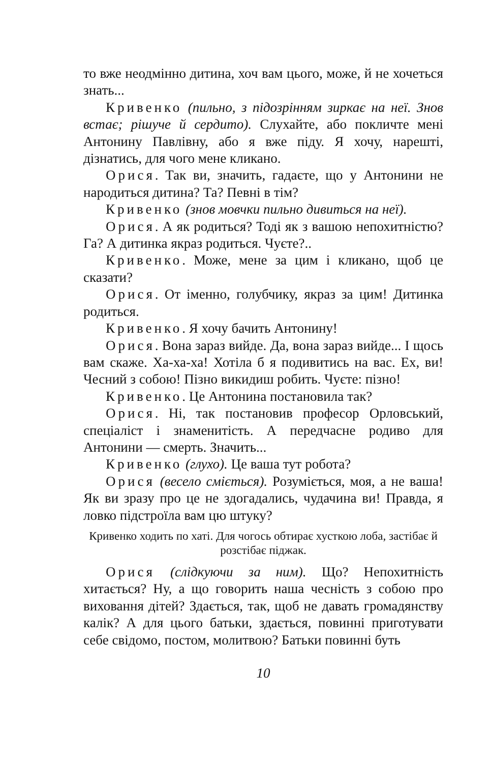то вже неодмінно дитина, хоч вам цього, може, й не хочеться знать...
Кривенко (пильно, з підозрінням зиркає на неї. Знов встає; рішуче й сердито). Слухайте, або покличте мені Антонину Павлівну, або я вже піду. Я хочу, нарешті, дізнатись, для чого мене кликано.
Орися. Так ви, значить, гадаєте, що у Антонини не народиться дитина? Та? Певні в тім?
Кривенко (знов мовчки пильно дивиться на неї).
Орися. А як родиться? Тоді як з вашою непохитністю? Га? А дитинка якраз родиться. Чуєте?..
Кривенко. Може, мене за цим і кликано, щоб це сказати?
Орися. От іменно, голубчику, якраз за цим! Дитинка родиться.
Кривенко. Я хочу бачить Антонину!
Орися. Вона зараз вийде. Да, вона зараз вийде... І щось вам скаже. Ха-ха-ха! Хотіла б я подивитись на вас. Ех, ви! Чесний з собою! Пізно викидиш робить. Чуєте: пізно!
Кривенко. Це Антонина постановила так?
Орися. Ні, так постановив професор Орловський, спеціаліст і знаменитість. А передчасне родиво для Антонини — смерть. Значить...
Кривенко (глухо). Це ваша тут робота?
Орися (весело сміється). Розуміється, моя, а не ваша! Як ви зразу про це не здогадались, чудачина ви! Правда, я ловко підстроїла вам цю штуку?
Кривенко ходить по хаті. Для чогось обтирає хусткою лоба, застібає й розстібає піджак.
Орися (слідкуючи за ним). Що? Непохитність хитається? Ну, а що говорить наша чесність з собою про виховання дітей? Здається, так, щоб не давать громадянству калік? А для цього батьки, здається, повинні приготувати себе свідомо, постом, молитвою? Батьки повинні буть
10